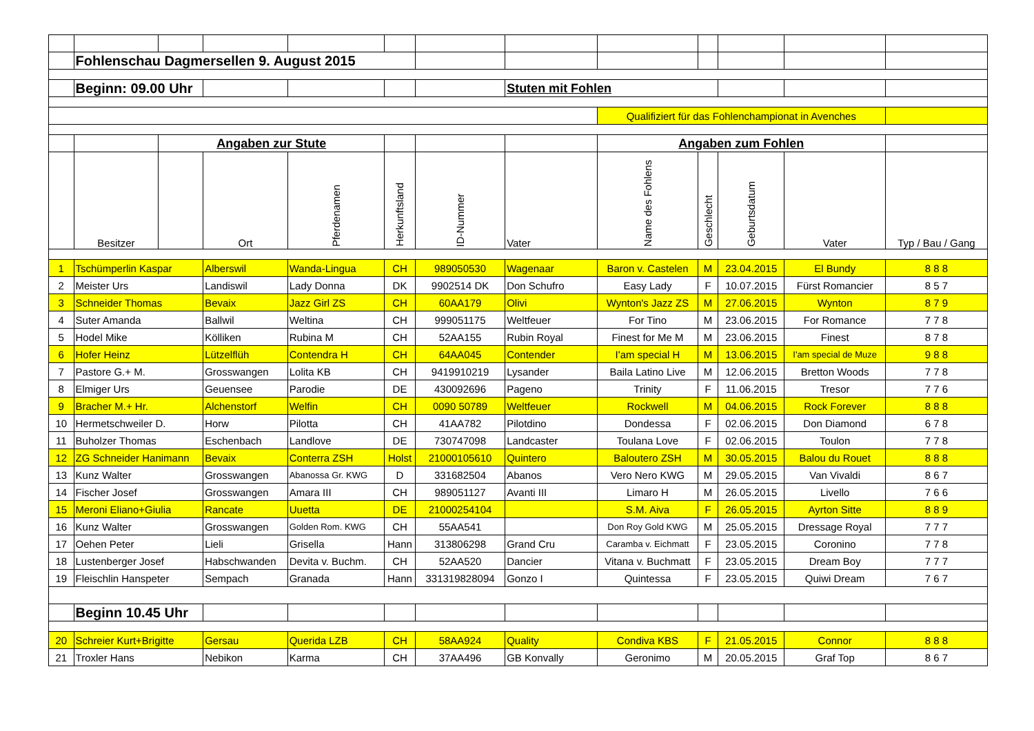| | Fohlenschau Dagmersellen 9. August 2015 | | | | | | | | | | | |
| | Beginn: 09.00 Uhr | | | | | | Stuten mit Fohlen | | | | | |
| | | | | | | | | Qualifiziert für das Fohlenchampionat in Avenches | | | | |
| | | Angaben zur Stute | | | | | | Angaben zum Fohlen | | | | |
| | Besitzer | | Ort | Pferdenamen | Herkunftsland | ID-Nummer | Vater | Name des Fohlens | Geschlecht | Geburtsdatum | Vater | Typ / Bau / Gang |
| 1 | Tschümperlin Kaspar | | Alberswil | Wanda-Lingua | CH | 989050530 | Wagenaar | Baron v. Castelen | M | 23.04.2015 | El Bundy | 8 8 8 |
| 2 | Meister Urs | | Landiswil | Lady Donna | DK | 9902514 DK | Don Schufro | Easy Lady | F | 10.07.2015 | Fürst Romancier | 8 5 7 |
| 3 | Schneider Thomas | | Bevaix | Jazz Girl ZS | CH | 60AA179 | Olivi | Wynton's Jazz ZS | M | 27.06.2015 | Wynton | 8 7 9 |
| 4 | Suter Amanda | | Ballwil | Weltina | CH | 999051175 | Weltfeuer | For Tino | M | 23.06.2015 | For Romance | 7 7 8 |
| 5 | Hodel Mike | | Kölliken | Rubina M | CH | 52AA155 | Rubin Royal | Finest for Me M | M | 23.06.2015 | Finest | 8 7 8 |
| 6 | Hofer Heinz | | Lützelflüh | Contendra H | CH | 64AA045 | Contender | I'am special H | M | 13.06.2015 | I'am special de Muze | 9 8 8 |
| 7 | Pastore G.+ M. | | Grosswangen | Lolita KB | CH | 9419910219 | Lysander | Baila Latino Live | M | 12.06.2015 | Bretton Woods | 7 7 8 |
| 8 | Elmiger Urs | | Geuensee | Parodie | DE | 430092696 | Pageno | Trinity | F | 11.06.2015 | Tresor | 7 7 6 |
| 9 | Bracher M.+ Hr. | | Alchenstorf | Welfin | CH | 0090 50789 | Weltfeuer | Rockwell | M | 04.06.2015 | Rock Forever | 8 8 8 |
| 10 | Hermetschweiler D. | | Horw | Pilotta | CH | 41AA782 | Pilotdino | Dondessa | F | 02.06.2015 | Don Diamond | 6 7 8 |
| 11 | Buholzer Thomas | | Eschenbach | Landlove | DE | 730747098 | Landcaster | Toulana Love | F | 02.06.2015 | Toulon | 7 7 8 |
| 12 | ZG Schneider Hanimann | | Bevaix | Conterra ZSH | Holst | 21000105610 | Quintero | Baloutero ZSH | M | 30.05.2015 | Balou du Rouet | 8 8 8 |
| 13 | Kunz Walter | | Grosswangen | Abanossa Gr. KWG | D | 331682504 | Abanos | Vero Nero KWG | M | 29.05.2015 | Van Vivaldi | 8 6 7 |
| 14 | Fischer Josef | | Grosswangen | Amara III | CH | 989051127 | Avanti III | Limaro H | M | 26.05.2015 | Livello | 7 6 6 |
| 15 | Meroni Eliano+Giulia | | Rancate | Uuetta | DE | 21000254104 | | S.M. Aiva | F | 26.05.2015 | Ayrton Sitte | 8 8 9 |
| 16 | Kunz Walter | | Grosswangen | Golden Rom. KWG | CH | 55AA541 | | Don Roy Gold KWG | M | 25.05.2015 | Dressage Royal | 7 7 7 |
| 17 | Oehen Peter | | Lieli | Grisella | Hann | 313806298 | Grand Cru | Caramba v. Eichmatt | F | 23.05.2015 | Coronino | 7 7 8 |
| 18 | Lustenberger Josef | | Habschwanden | Devita v. Buchm. | CH | 52AA520 | Dancier | Vitana v. Buchmatt | F | 23.05.2015 | Dream Boy | 7 7 7 |
| 19 | Fleischlin Hanspeter | | Sempach | Granada | Hann | 331319828094 | Gonzo I | Quintessa | F | 23.05.2015 | Quiwi Dream | 7 6 7 |
| | Beginn 10.45 Uhr | | | | | | | | | | | |
| 20 | Schreier Kurt+Brigitte | | Gersau | Querida LZB | CH | 58AA924 | Quality | Condiva KBS | F | 21.05.2015 | Connor | 8 8 8 |
| 21 | Troxler Hans | | Nebikon | Karma | CH | 37AA496 | GB Konvally | Geronimo | M | 20.05.2015 | Graf Top | 8 6 7 |